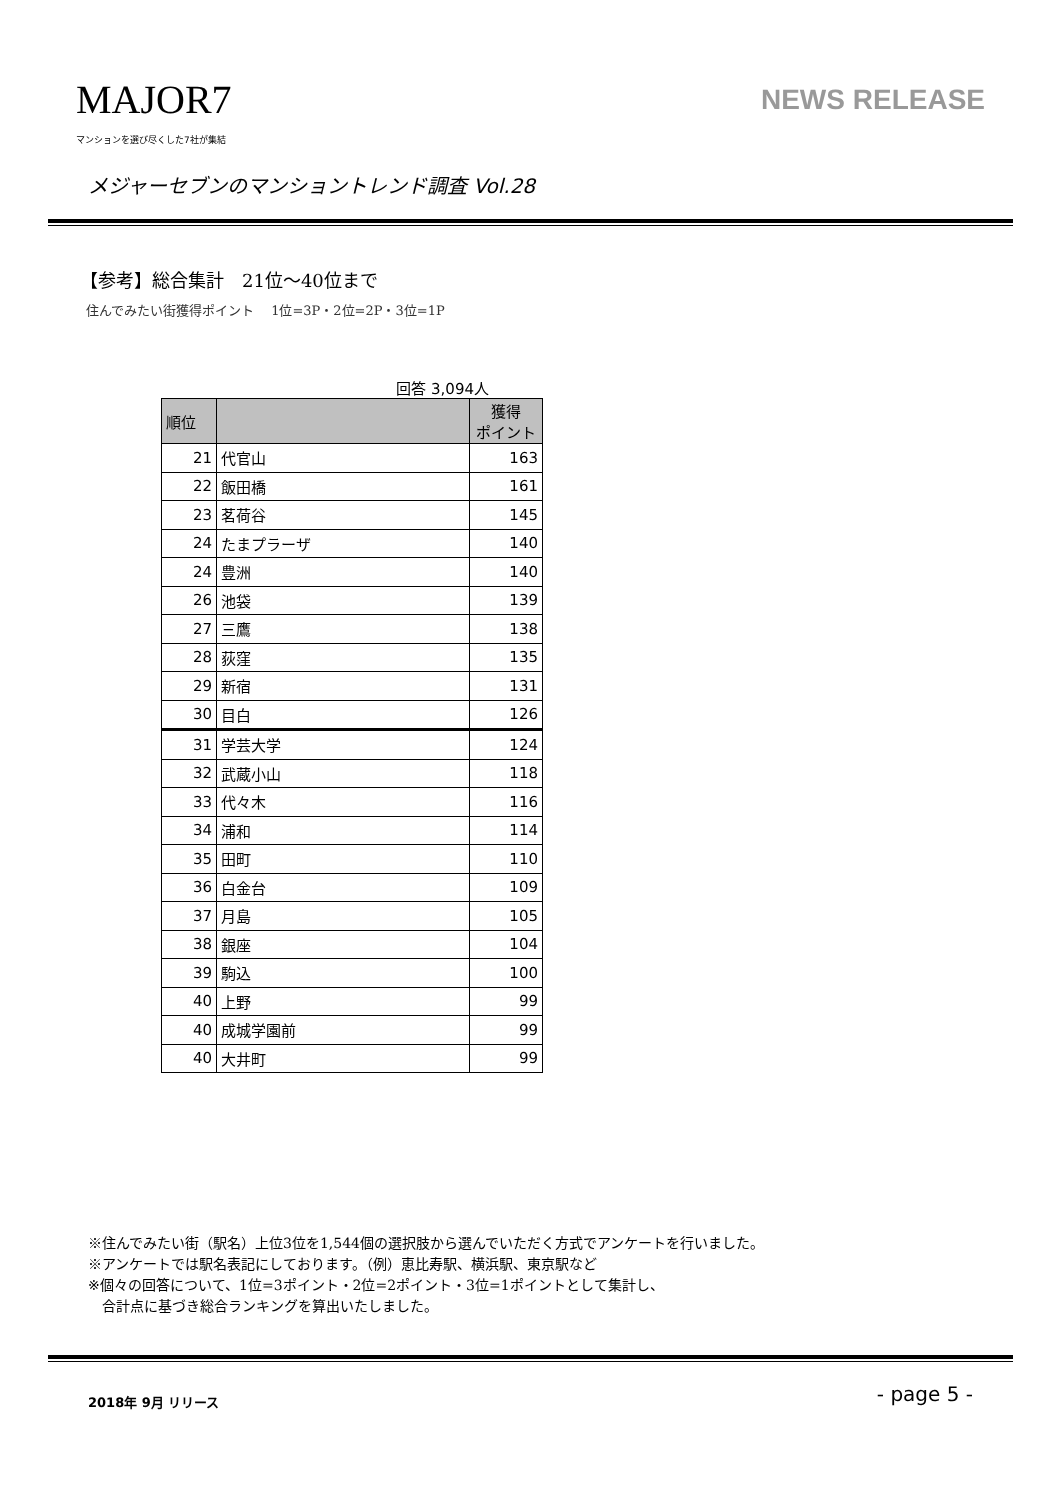MAJOR7
マンションを選び尽くした7社が集結
NEWS RELEASE
メジャーセブンのマンショントレンド調査 Vol.28
【参考】総合集計　21位～40位まで
住んでみたい街獲得ポイント　 1位=3P・2位=2P・3位=1P
回答 3,094人
| 順位 | | 獲得 ポイント |
| --- | --- | --- |
| 21 | 代官山 | 163 |
| 22 | 飯田橋 | 161 |
| 23 | 茗荷谷 | 145 |
| 24 | たまプラーザ | 140 |
| 24 | 豊洲 | 140 |
| 26 | 池袋 | 139 |
| 27 | 三鷹 | 138 |
| 28 | 荻窪 | 135 |
| 29 | 新宿 | 131 |
| 30 | 目白 | 126 |
| 31 | 学芸大学 | 124 |
| 32 | 武蔵小山 | 118 |
| 33 | 代々木 | 116 |
| 34 | 浦和 | 114 |
| 35 | 田町 | 110 |
| 36 | 白金台 | 109 |
| 37 | 月島 | 105 |
| 38 | 銀座 | 104 |
| 39 | 駒込 | 100 |
| 40 | 上野 | 99 |
| 40 | 成城学園前 | 99 |
| 40 | 大井町 | 99 |
※住んでみたい街（駅名）上位3位を1,544個の選択肢から選んでいただく方式でアンケートを行いました。
※アンケートでは駅名表記にしております。（例）恵比寿駅、横浜駅、東京駅など
※個々の回答について、1位=3ポイント・2位=2ポイント・3位=1ポイントとして集計し、
　合計点に基づき総合ランキングを算出いたしました。
2018年 9月 リリース - page 5 -